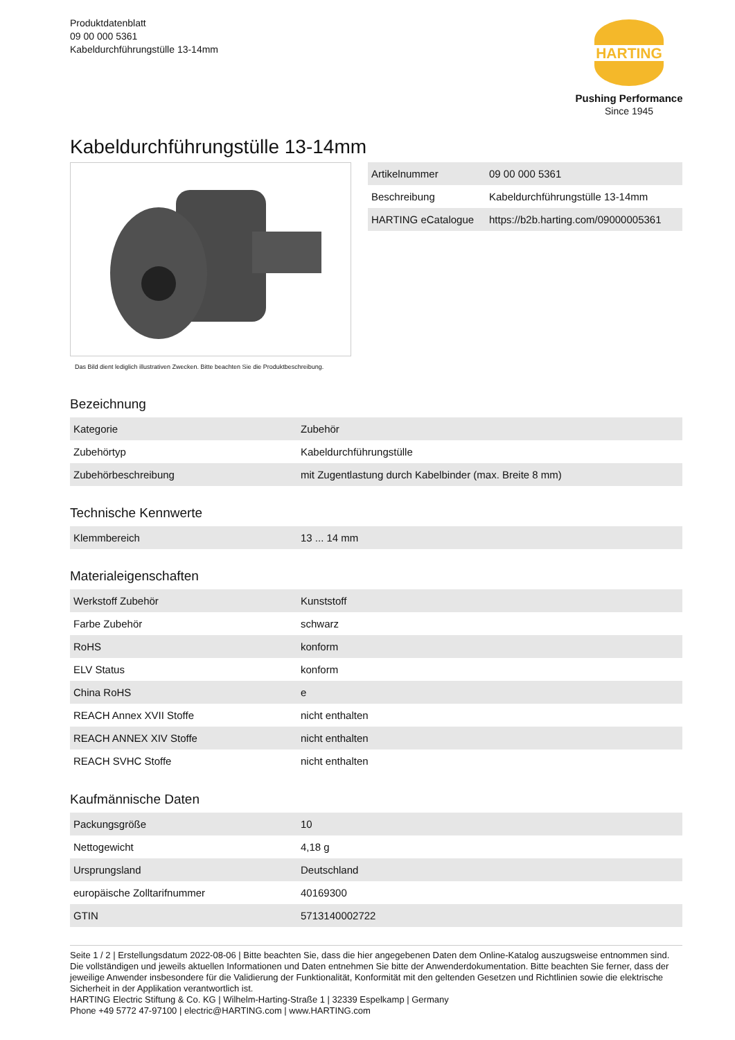Produktdatenblatt
09 00 000 5361
Kabeldurchführungstülle 13-14mm
HARTING
Pushing Performance
Since 1945
Kabeldurchführungstülle 13-14mm
Das Bild dient lediglich illustrativen Zwecken. Bitte beachten Sie die Produktbeschreibung.
| Artikelnummer | 09 00 000 5361 |
| Beschreibung | Kabeldurchführungstülle 13-14mm |
| HARTING eCatalogue | https://b2b.harting.com/09000005361 |
Bezeichnung
| Kategorie | Zubehör |
| Zubehörtyp | Kabeldurchführungstülle |
| Zubehörbeschreibung | mit Zugentlastung durch Kabelbinder (max. Breite 8 mm) |
Technische Kennwerte
| Klemmbereich | 13 ... 14 mm |
Materialeigenschaften
| Werkstoff Zubehör | Kunststoff |
| Farbe Zubehör | schwarz |
| RoHS | konform |
| ELV Status | konform |
| China RoHS | e |
| REACH Annex XVII Stoffe | nicht enthalten |
| REACH ANNEX XIV Stoffe | nicht enthalten |
| REACH SVHC Stoffe | nicht enthalten |
Kaufmännische Daten
| Packungsgröße | 10 |
| Nettogewicht | 4,18 g |
| Ursprungsland | Deutschland |
| europäische Zolltarifnummer | 40169300 |
| GTIN | 5713140002722 |
Seite 1 / 2 | Erstellungsdatum 2022-08-06 | Bitte beachten Sie, dass die hier angegebenen Daten dem Online-Katalog auszugsweise entnommen sind. Die vollständigen und jeweils aktuellen Informationen und Daten entnehmen Sie bitte der Anwenderdokumentation. Bitte beachten Sie ferner, dass der jeweilige Anwender insbesondere für die Validierung der Funktionalität, Konformität mit den geltenden Gesetzen und Richtlinien sowie die elektrische Sicherheit in der Applikation verantwortlich ist.
HARTING Electric Stiftung & Co. KG | Wilhelm-Harting-Straße 1 | 32339 Espelkamp | Germany
Phone +49 5772 47-97100 | electric@HARTING.com | www.HARTING.com